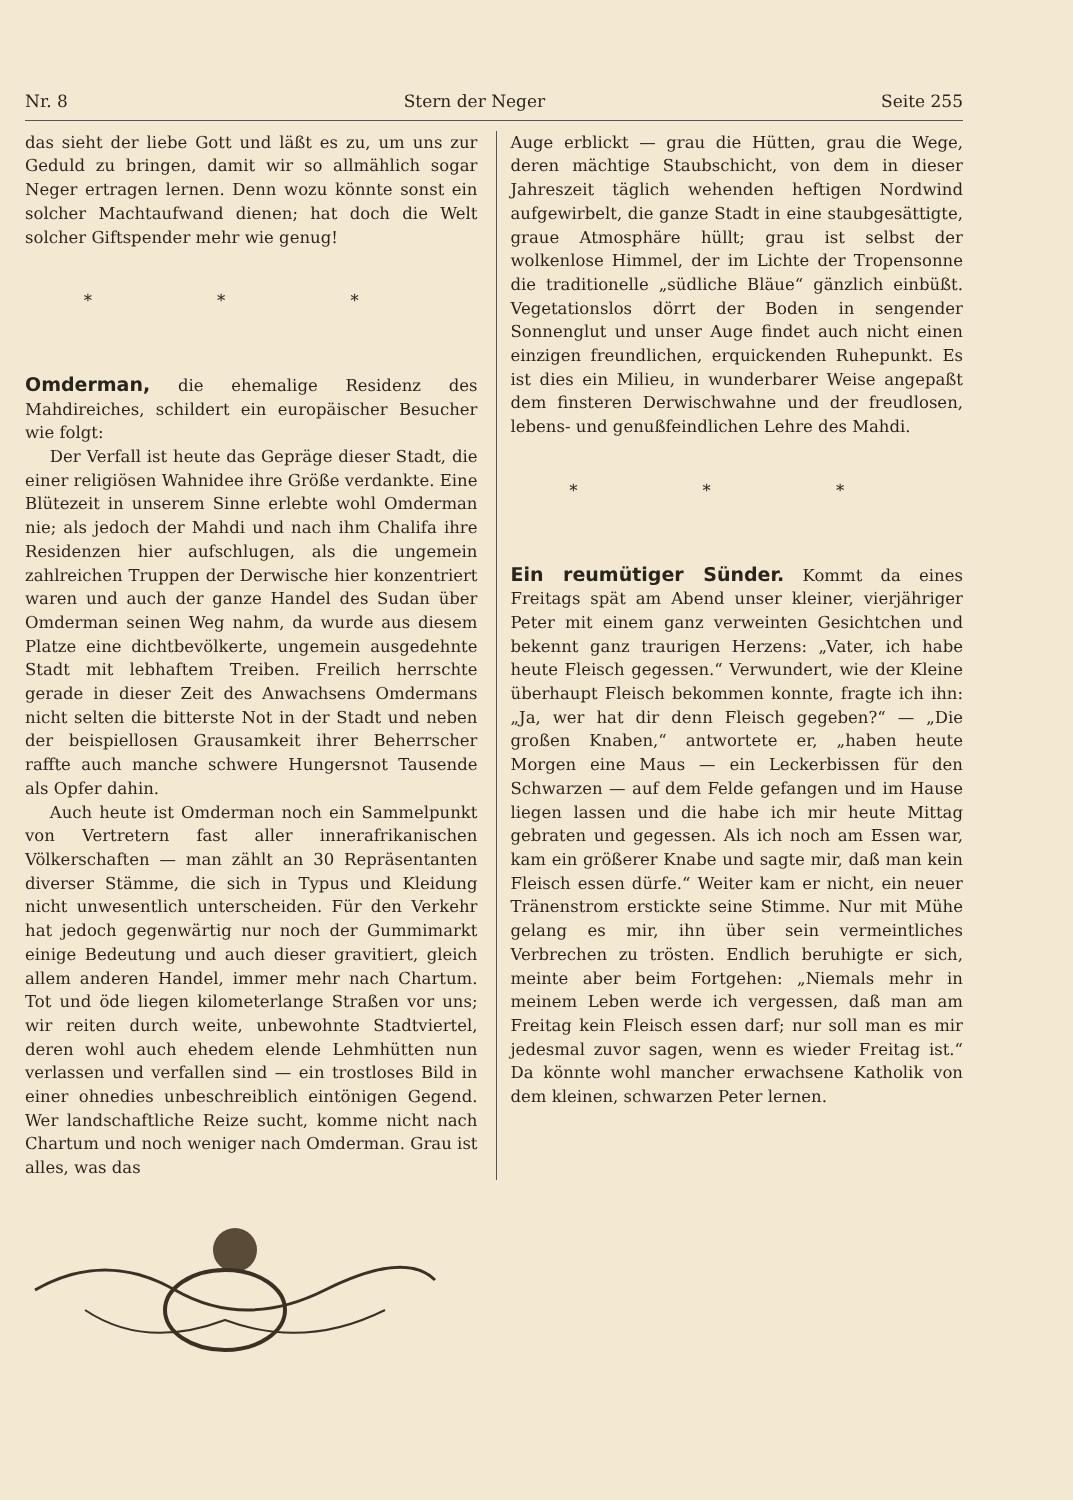Nr. 8 Stern der Neger Seite 255
das sieht der liebe Gott und läßt es zu, um uns zur Geduld zu bringen, damit wir so allmählich sogar Neger ertragen lernen. Denn wozu könnte sonst ein solcher Machtaufwand dienen; hat doch die Welt solcher Giftspender mehr wie genug!
* * *
Omderman, die ehemalige Residenz des Mahdireiches, schildert ein europäischer Besucher wie folgt:
Der Verfall ist heute das Gepräge dieser Stadt, die einer religiösen Wahnidee ihre Größe verdankte. Eine Blütezeit in unserem Sinne erlebte wohl Omderman nie; als jedoch der Mahdi und nach ihm Chalifa ihre Residenzen hier aufschlugen, als die ungemein zahlreichen Truppen der Derwische hier konzentriert waren und auch der ganze Handel des Sudan über Omderman seinen Weg nahm, da wurde aus diesem Platze eine dichtbevölkerte, ungemein ausgedehnte Stadt mit lebhaftem Treiben. Freilich herrschte gerade in dieser Zeit des Anwachsens Omdermans nicht selten die bitterste Not in der Stadt und neben der beispiellosen Grausamkeit ihrer Beherrscher raffte auch manche schwere Hungersnot Tausende als Opfer dahin.
Auch heute ist Omderman noch ein Sammelpunkt von Vertretern fast aller innerafrikanischen Völkerschaften — man zählt an 30 Repräsentanten diverser Stämme, die sich in Typus und Kleidung nicht unwesentlich unterscheiden. Für den Verkehr hat jedoch gegenwärtig nur noch der Gummimarkt einige Bedeutung und auch dieser gravitiert, gleich allem anderen Handel, immer mehr nach Chartum. Tot und öde liegen kilometerlange Straßen vor uns; wir reiten durch weite, unbewohnte Stadtviertel, deren wohl auch ehedem elende Lehmhütten nun verlassen und verfallen sind — ein trostloses Bild in einer ohnedies unbeschreiblich eintönigen Gegend. Wer landschaftliche Reize sucht, komme nicht nach Chartum und noch weniger nach Omderman. Grau ist alles, was das
Auge erblickt — grau die Hütten, grau die Wege, deren mächtige Staubschicht, von dem in dieser Jahreszeit täglich wehenden heftigen Nordwind aufgewirbelt, die ganze Stadt in eine staubgesättigte, graue Atmosphäre hüllt; grau ist selbst der wolkenlose Himmel, der im Lichte der Tropensonne die traditionelle „südliche Bläue“ gänzlich einbüßt. Vegetationslos dörrt der Boden in sengender Sonnenglut und unser Auge findet auch nicht einen einzigen freundlichen, erquickenden Ruhepunkt. Es ist dies ein Milieu, in wunderbarer Weise angepaßt dem finsteren Derwischwahne und der freudlosen, lebens- und genußfeindlichen Lehre des Mahdi.
* * *
Ein reumütiger Sünder. Kommt da eines Freitags spät am Abend unser kleiner, vierjähriger Peter mit einem ganz verweinten Gesichtchen und bekennt ganz traurigen Herzens: „Vater, ich habe heute Fleisch gegessen.“ Verwundert, wie der Kleine überhaupt Fleisch bekommen konnte, fragte ich ihn: „Ja, wer hat dir denn Fleisch gegeben?“ — „Die großen Knaben,“ antwortete er, „haben heute Morgen eine Maus — ein Leckerbissen für den Schwarzen — auf dem Felde gefangen und im Hause liegen lassen und die habe ich mir heute Mittag gebraten und gegessen. Als ich noch am Essen war, kam ein größerer Knabe und sagte mir, daß man kein Fleisch essen dürfe.“ Weiter kam er nicht, ein neuer Tränenstrom erstickte seine Stimme. Nur mit Mühe gelang es mir, ihn über sein vermeintliches Verbrechen zu trösten. Endlich beruhigte er sich, meinte aber beim Fortgehen: „Niemals mehr in meinem Leben werde ich vergessen, daß man am Freitag kein Fleisch essen darf; nur soll man es mir jedesmal zuvor sagen, wenn es wieder Freitag ist.“ Da könnte wohl mancher erwachsene Katholik von dem kleinen, schwarzen Peter lernen.